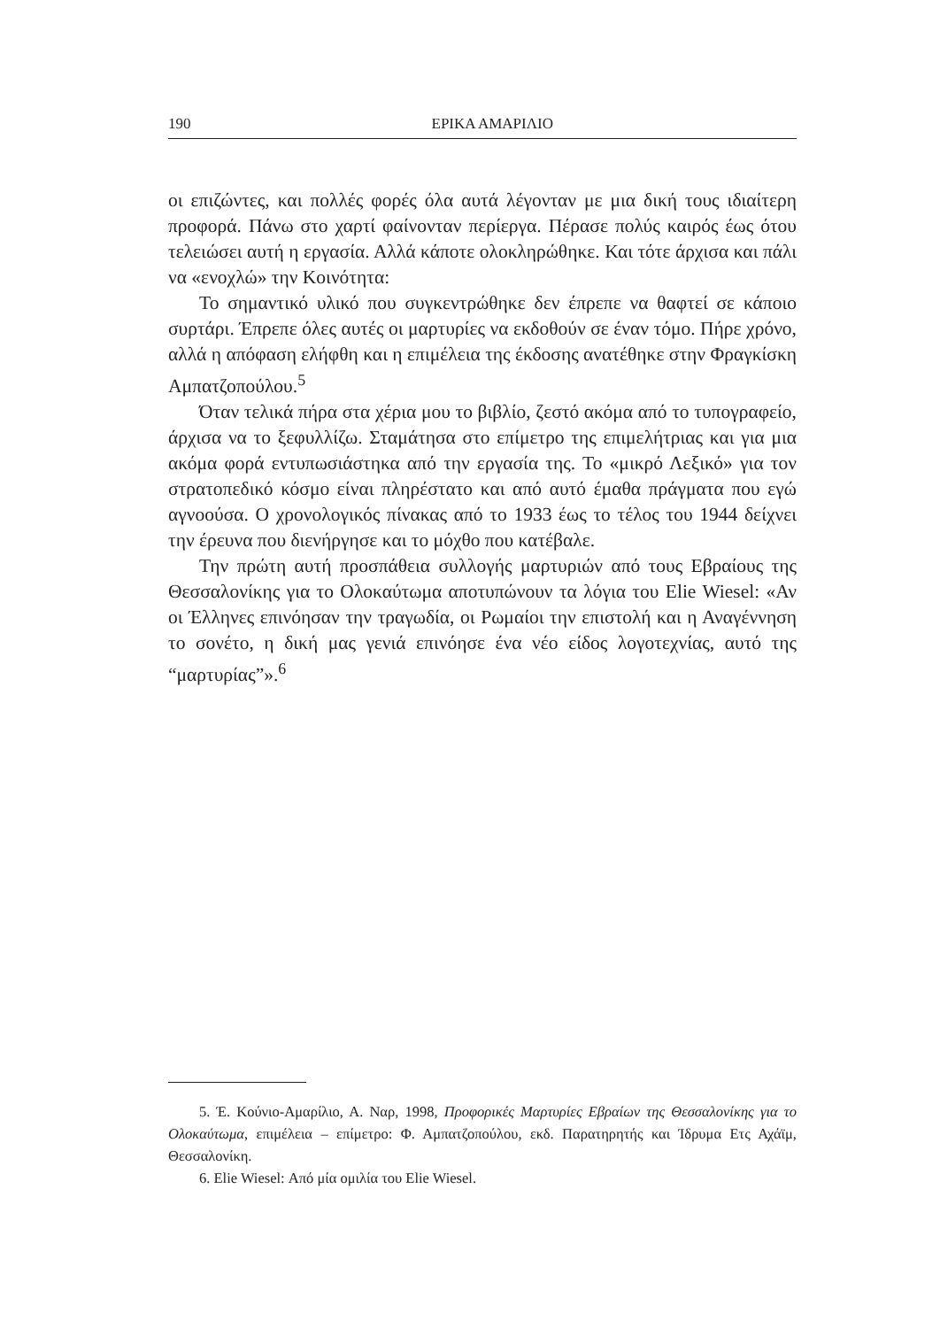190 ΕΡΙΚΑ ΑΜΑΡΙΛΙΟ
οι επιζώντες, και πολλές φορές όλα αυτά λέγονταν με μια δική τους ιδιαίτερη προφορά. Πάνω στο χαρτί φαίνονταν περίεργα. Πέρασε πολύς καιρός έως ότου τελειώσει αυτή η εργασία. Αλλά κάποτε ολοκληρώθηκε. Και τότε άρχισα και πάλι να «ενοχλώ» την Κοινότητα:
Το σημαντικό υλικό που συγκεντρώθηκε δεν έπρεπε να θαφτεί σε κάποιο συρτάρι. Έπρεπε όλες αυτές οι μαρτυρίες να εκδοθούν σε έναν τόμο. Πήρε χρόνο, αλλά η απόφαση ελήφθη και η επιμέλεια της έκδοσης ανατέθηκε στην Φραγκίσκη Αμπατζοπούλου.<sup>5</sup>
Όταν τελικά πήρα στα χέρια μου το βιβλίο, ζεστό ακόμα από το τυπογραφείο, άρχισα να το ξεφυλλίζω. Σταμάτησα στο επίμετρο της επιμελήτριας και για μια ακόμα φορά εντυπωσιάστηκα από την εργασία της. Το «μικρό Λεξικό» για τον στρατοπεδικό κόσμο είναι πληρέστατο και από αυτό έμαθα πράγματα που εγώ αγνοούσα. Ο χρονολογικός πίνακας από το 1933 έως το τέλος του 1944 δείχνει την έρευνα που διενήργησε και το μόχθο που κατέβαλε.
Την πρώτη αυτή προσπάθεια συλλογής μαρτυριών από τους Εβραίους της Θεσσαλονίκης για το Ολοκαύτωμα αποτυπώνουν τα λόγια του Elie Wiesel: «Αν οι Έλληνες επινόησαν την τραγωδία, οι Ρωμαίοι την επιστολή και η Αναγέννηση το σονέτο, η δική μας γενιά επινόησε ένα νέο είδος λογοτεχνίας, αυτό της “μαρτυρίας”».<sup>6</sup>
5. Έ. Κούνιο-Αμαρίλιο, Α. Ναρ, 1998, Προφορικές Μαρτυρίες Εβραίων της Θεσσαλονίκης για το Ολοκαύτωμα, επιμέλεια – επίμετρο: Φ. Αμπατζοπούλου, εκδ. Παρατηρητής και Ίδρυμα Ετς Αχάϊμ, Θεσσαλονίκη.
6. Elie Wiesel: Από μία ομιλία του Elie Wiesel.